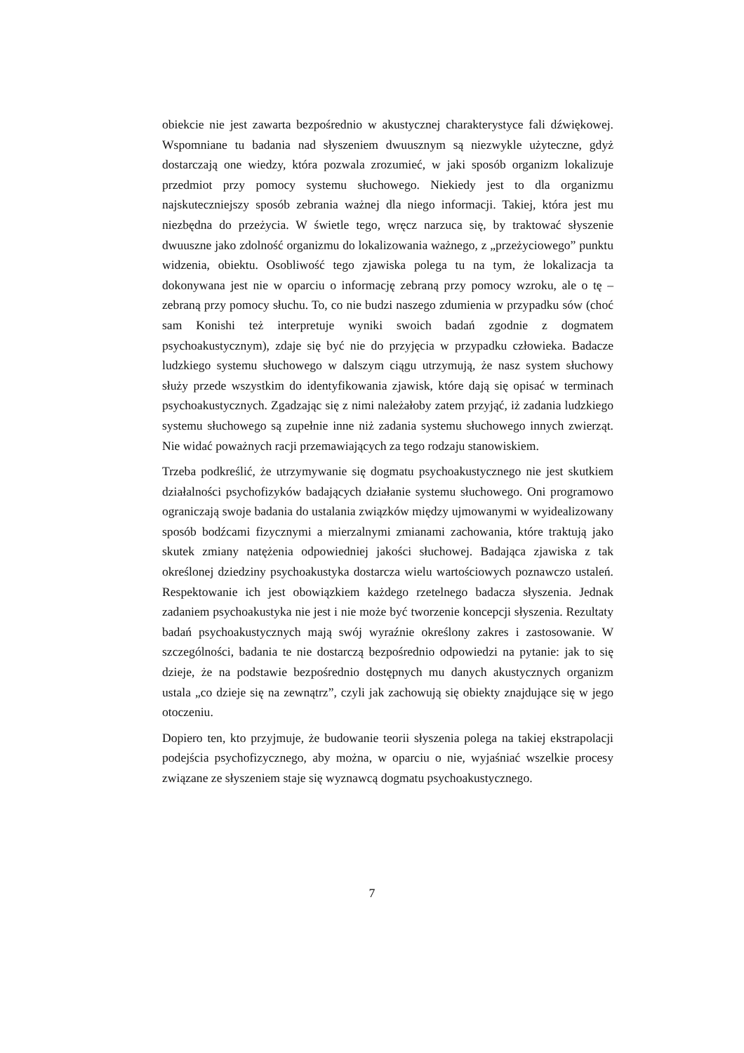obiekcie nie jest zawarta bezpośrednio w akustycznej charakterystyce fali dźwiękowej. Wspomniane tu badania nad słyszeniem dwuusznym są niezwykle użyteczne, gdyż dostarczają one wiedzy, która pozwala zrozumieć, w jaki sposób organizm lokalizuje przedmiot przy pomocy systemu słuchowego. Niekiedy jest to dla organizmu najskuteczniejszy sposób zebrania ważnej dla niego informacji. Takiej, która jest mu niezbędna do przeżycia. W świetle tego, wręcz narzuca się, by traktować słyszenie dwuuszne jako zdolność organizmu do lokalizowania ważnego, z „przeżyciowego” punktu widzenia, obiektu. Osobliwość tego zjawiska polega tu na tym, że lokalizacja ta dokonywana jest nie w oparciu o informację zebraną przy pomocy wzroku, ale o tę – zebraną przy pomocy słuchu. To, co nie budzi naszego zdumienia w przypadku sów (choć sam Konishi też interpretuje wyniki swoich badań zgodnie z dogmatem psychoakustycznym), zdaje się być nie do przyjęcia w przypadku człowieka. Badacze ludzkiego systemu słuchowego w dalszym ciągu utrzymują, że nasz system słuchowy służy przede wszystkim do identyfikowania zjawisk, które dają się opisać w terminach psychoakustycznych. Zgadzając się z nimi należałoby zatem przyjąć, iż zadania ludzkiego systemu słuchowego są zupełnie inne niż zadania systemu słuchowego innych zwierząt. Nie widać poważnych racji przemawiających za tego rodzaju stanowiskiem.
Trzeba podkreślić, że utrzymywanie się dogmatu psychoakustycznego nie jest skutkiem działalności psychofizyków badających działanie systemu słuchowego. Oni programowo ograniczają swoje badania do ustalania związków między ujmowanymi w wyidealizowany sposób bodźcami fizycznymi a mierzalnymi zmianami zachowania, które traktują jako skutek zmiany natężenia odpowiedniej jakości słuchowej. Badająca zjawiska z tak określonej dziedziny psychoakustyka dostarcza wielu wartościowych poznawczo ustaleń. Respektowanie ich jest obowiązkiem każdego rzetelnego badacza słyszenia. Jednak zadaniem psychoakustyka nie jest i nie może być tworzenie koncepcji słyszenia. Rezultaty badań psychoakustycznych mają swój wyraźnie określony zakres i zastosowanie. W szczególności, badania te nie dostarczą bezpośrednio odpowiedzi na pytanie: jak to się dzieje, że na podstawie bezpośrednio dostępnych mu danych akustycznych organizm ustala „co dzieje się na zewnątrz”, czyli jak zachowują się obiekty znajdujące się w jego otoczeniu.
Dopiero ten, kto przyjmuje, że budowanie teorii słyszenia polega na takiej ekstrapolacji podejścia psychofizycznego, aby można, w oparciu o nie, wyjaśniać wszelkie procesy związane ze słyszeniem staje się wyznawcą dogmatu psychoakustycznego.
7